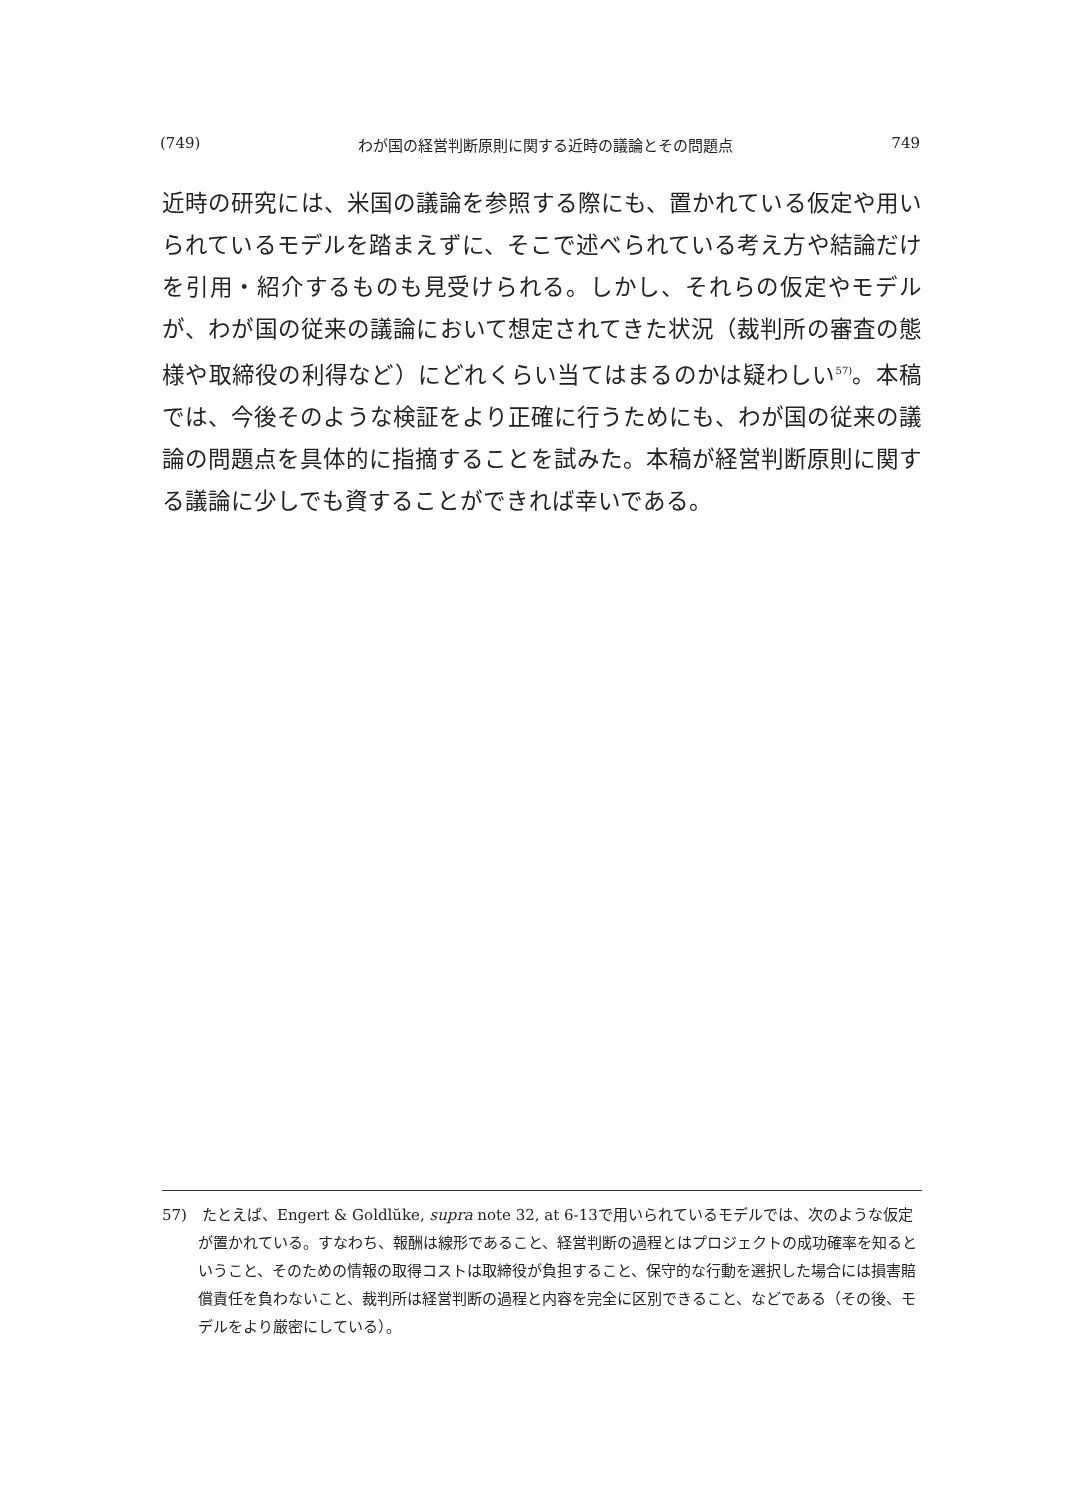(749) わが国の経営判断原則に関する近時の議論とその問題点 749
近時の研究には、米国の議論を参照する際にも、置かれている仮定や用いられているモデルを踏まえずに、そこで述べられている考え方や結論だけを引用・紹介するものも見受けられる。しかし、それらの仮定やモデルが、わが国の従来の議論において想定されてきた状況（裁判所の審査の態様や取締役の利得など）にどれくらい当てはまるのかは疑わしい<sup>57)</sup>。本稿では、今後そのような検証をより正確に行うためにも、わが国の従来の議論の問題点を具体的に指摘することを試みた。本稿が経営判断原則に関する議論に少しでも資することができれば幸いである。
57)　たとえば、Engert & Goldlŭke, supra note 32, at 6-13で用いられているモデルでは、次のような仮定が置かれている。すなわち、報酬は線形であること、経営判断の過程とはプロジェクトの成功確率を知るということ、そのための情報の取得コストは取締役が負担すること、保守的な行動を選択した場合には損害賠償責任を負わないこと、裁判所は経営判断の過程と内容を完全に区別できること、などである（その後、モデルをより厳密にしている）。